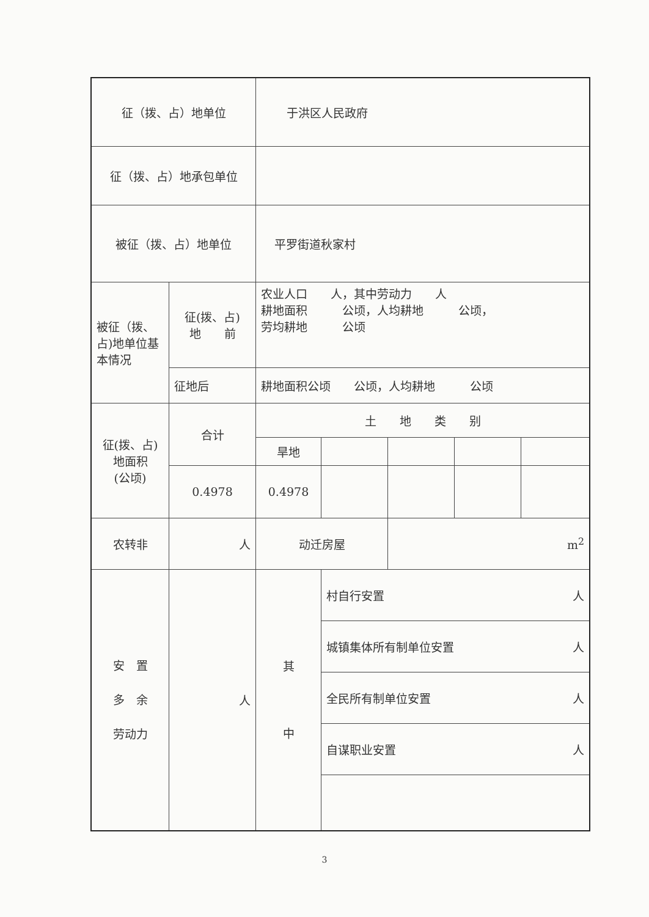| 征（拨、占）地单位 | | 于洪区人民政府 | | | | |
| 征（拨、占）地承包单位 | | | | | | |
| 被征（拨、占）地单位 | | 平罗街道秋家村 | | | | |
| 被征（拨、占)地单位基本情况 | 征(拨、占) 地 前 | 农业人口 人，其中劳动力 人 耕地面积 公顷，人均耕地 公顷， 劳均耕地 公顷 | | | | |
| | 征地后 | 耕地面积公顷 公顷，人均耕地 公顷 | | | | |
| 征(拨、占) 地面积 (公顷) | 合计 | 土 地 类 别 | | | | |
| | | 旱地 | | | | |
| | 0.4978 | 0.4978 | | | | |
| 农转非 | 人 | 动迁房屋 | | m<sup>2</sup> | | |
| 安 置 多 余 劳动力 | 人 | 其 中 | 村自行安置 人 | | | |
| | | | 城镇集体所有制单位安置 人 | | | |
| | | | 全民所有制单位安置 人 | | | |
| | | | 自谋职业安置 人 | | | |
3